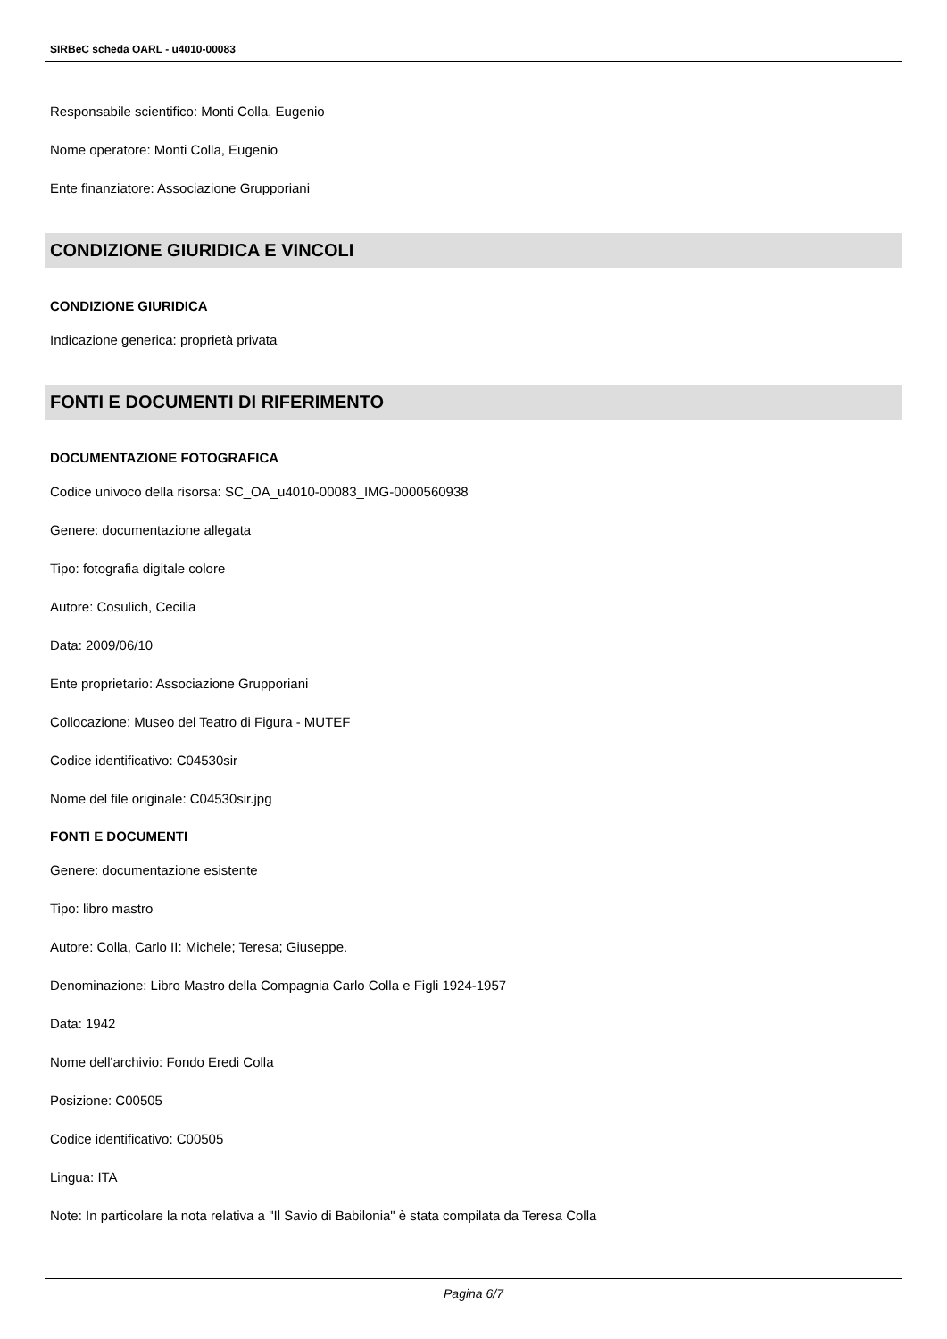SIRBeC scheda OARL - u4010-00083
Responsabile scientifico: Monti Colla, Eugenio
Nome operatore: Monti Colla, Eugenio
Ente finanziatore: Associazione Grupporiani
CONDIZIONE GIURIDICA E VINCOLI
CONDIZIONE GIURIDICA
Indicazione generica: proprietà privata
FONTI E DOCUMENTI DI RIFERIMENTO
DOCUMENTAZIONE FOTOGRAFICA
Codice univoco della risorsa: SC_OA_u4010-00083_IMG-0000560938
Genere: documentazione allegata
Tipo: fotografia digitale colore
Autore: Cosulich, Cecilia
Data: 2009/06/10
Ente proprietario: Associazione Grupporiani
Collocazione: Museo del Teatro di Figura - MUTEF
Codice identificativo: C04530sir
Nome del file originale: C04530sir.jpg
FONTI E DOCUMENTI
Genere: documentazione esistente
Tipo: libro mastro
Autore: Colla, Carlo II: Michele; Teresa; Giuseppe.
Denominazione: Libro Mastro della Compagnia Carlo Colla e Figli 1924-1957
Data: 1942
Nome dell'archivio: Fondo Eredi Colla
Posizione: C00505
Codice identificativo: C00505
Lingua: ITA
Note: In particolare la nota relativa a "Il Savio di Babilonia" è stata compilata da Teresa Colla
Pagina 6/7